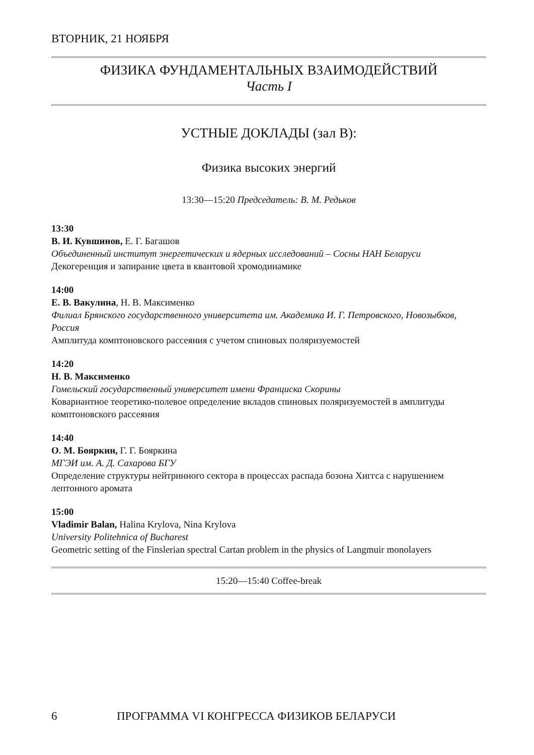ВТОРНИК, 21 НОЯБРЯ
ФИЗИКА ФУНДАМЕНТАЛЬНЫХ ВЗАИМОДЕЙСТВИЙ
Часть I
УСТНЫЕ ДОКЛАДЫ (зал B):
Физика высоких энергий
13:30—15:20 Председатель: В. М. Редьков
13:30
В. И. Кувшинов, Е. Г. Багашов
Объединенный институт энергетических и ядерных исследований – Сосны НАН Беларуси
Декогеренция и запирание цвета в квантовой хромодинамике
14:00
Е. В. Вакулина, Н. В. Максименко
Филиал Брянского государственного университета им. Академика И. Г. Петровского, Новозыбков, Россия
Амплитуда комптоновского рассеяния с учетом спиновых поляризуемостей
14:20
Н. В. Максименко
Гомельский государственный университет имени Франциска Скорины
Ковариантное теоретико-полевое определение вкладов спиновых поляризуемостей в амплитуды комптоновского рассеяния
14:40
О. М. Бояркин, Г. Г. Бояркина
МГЭИ им. А. Д. Сахарова БГУ
Определение структуры нейтринного сектора в процессах распада бозона Хиггса с нарушением лептонного аромата
15:00
Vladimir Balan, Halina Krylova, Nina Krylova
University Politehnica of Bucharest
Geometric setting of the Finslerian spectral Cartan problem in the physics of Langmuir monolayers
15:20—15:40 Coffee-break
6 ПРОГРАММА VI КОНГРЕССА ФИЗИКОВ БЕЛАРУСИ